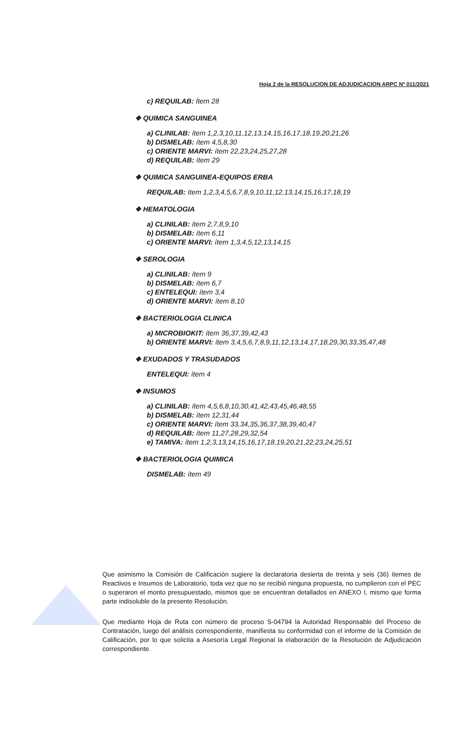Hoja 2 de la RESOLUCION DE ADJUDICACION ARPC Nº 011/2021
c) REQUILAB: Ítem 28
❖ QUIMICA SANGUINEA
a) CLINILAB: ítem 1,2,3,10,11,12,13,14,15,16,17,18,19,20,21,26
b) DISMELAB: ítem 4,5,8,30
c) ORIENTE MARVI: ítem 22,23,24,25,27,28
d) REQUILAB: ítem 29
❖ QUIMICA SANGUINEA-EQUIPOS ERBA
REQUILAB: ítem 1,2,3,4,5,6,7,8,9,10,11,12,13,14,15,16,17,18,19
❖ HEMATOLOGIA
a) CLINILAB: ítem 2,7,8,9,10
b) DISMELAB: ítem 6,11
c) ORIENTE MARVI: ítem 1,3,4,5,12,13,14,15
❖ SEROLOGIA
a) CLINILAB: ítem 9
b) DISMELAB: ítem 6,7
c) ENTELEQUI: ítem 3,4
d) ORIENTE MARVI: ítem 8,10
❖ BACTERIOLOGIA CLINICA
a) MICROBIOKIT: ítem 36,37,39,42,43
b) ORIENTE MARVI: ítem 3,4,5,6,7,8,9,11,12,13,14,17,18,29,30,33,35,47,48
❖ EXUDADOS Y TRASUDADOS
ENTELEQUI: ítem 4
❖ INSUMOS
a) CLINILAB: ítem 4,5,6,8,10,30,41,42,43,45,46,48,55
b) DISMELAB: ítem 12,31,44
c) ORIENTE MARVI: ítem 33,34,35,36,37,38,39,40,47
d) REQUILAB: ítem 11,27,28,29,32,54
e) TAMIVA: ítem 1,2,3,13,14,15,16,17,18,19,20,21,22,23,24,25,51
❖ BACTERIOLOGIA QUIMICA
DISMELAB: ítem 49
Que asimismo la Comisión de Calificación sugiere la declaratoria desierta de treinta y seis (36) ítemes de Reactivos e Insumos de Laboratorio, toda vez que no se recibió ninguna propuesta, no cumplieron con el PEC o superaron el monto presupuestado, mismos que se encuentran detallados en ANEXO I, mismo que forma parte indisoluble de la presente Resolución.
Que mediante Hoja de Ruta con número de proceso S-04794 la Autoridad Responsable del Proceso de Contratación, luego del análisis correspondiente, manifiesta su conformidad con el informe de la Comisión de Calificación, por lo que solicita a Asesoría Legal Regional la elaboración de la Resolución de Adjudicación correspondiente.